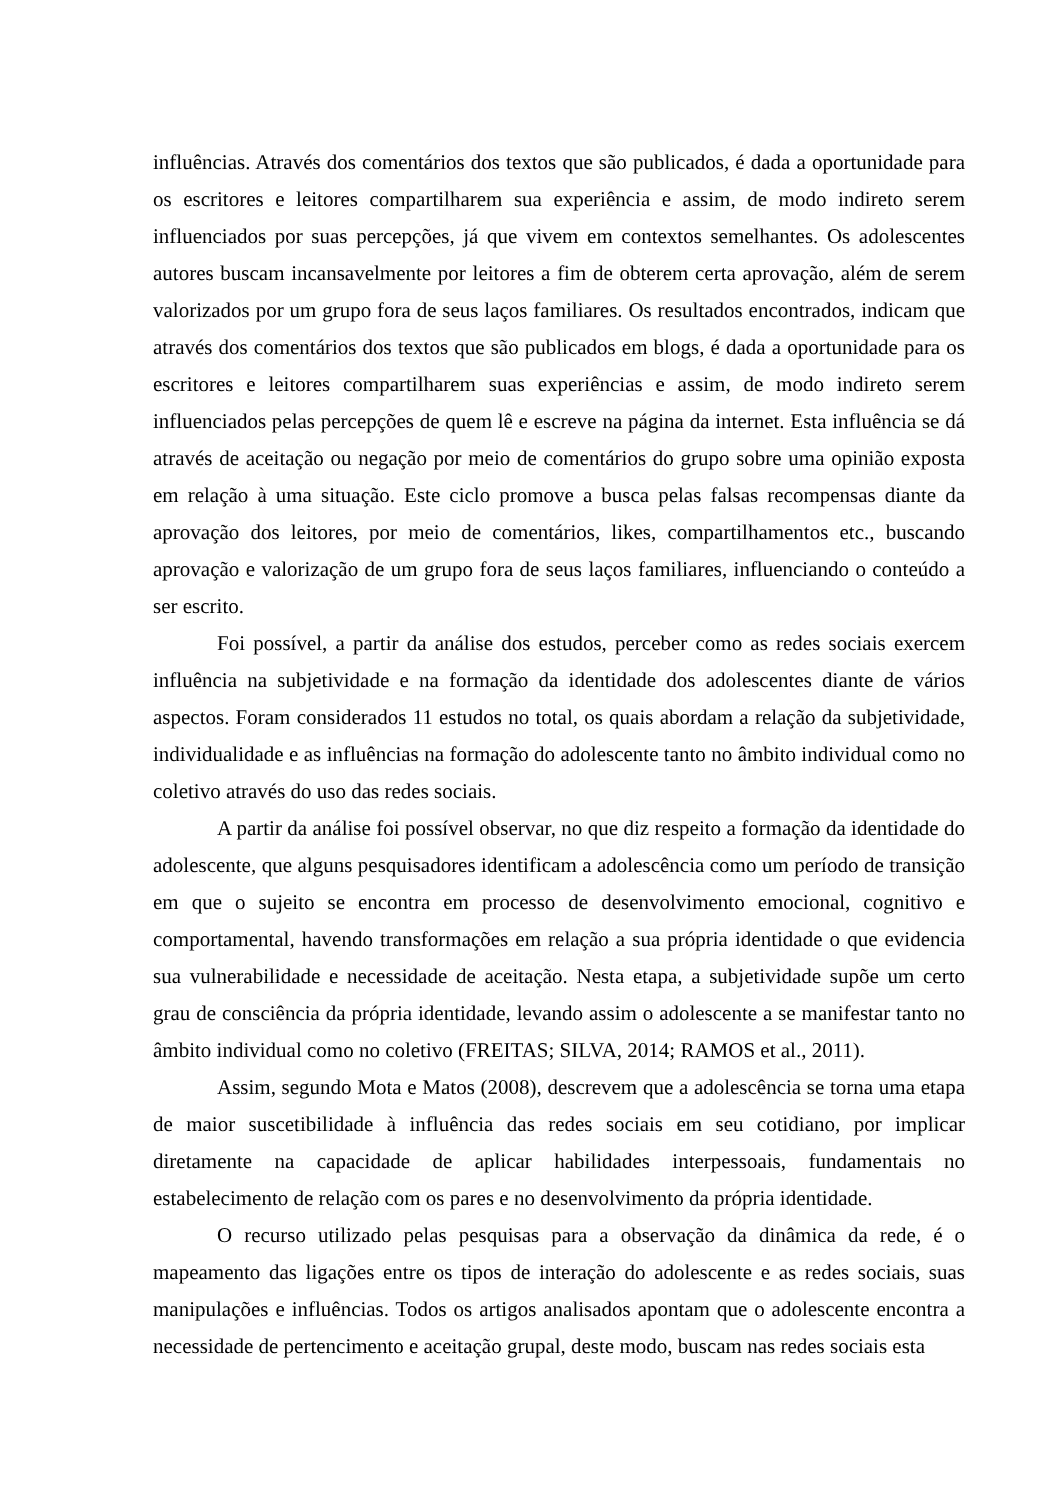influências. Através dos comentários dos textos que são publicados, é dada a oportunidade para os escritores e leitores compartilharem sua experiência e assim, de modo indireto serem influenciados por suas percepções, já que vivem em contextos semelhantes. Os adolescentes autores buscam incansavelmente por leitores a fim de obterem certa aprovação, além de serem valorizados por um grupo fora de seus laços familiares. Os resultados encontrados, indicam que através dos comentários dos textos que são publicados em blogs, é dada a oportunidade para os escritores e leitores compartilharem suas experiências e assim, de modo indireto serem influenciados pelas percepções de quem lê e escreve na página da internet. Esta influência se dá através de aceitação ou negação por meio de comentários do grupo sobre uma opinião exposta em relação à uma situação. Este ciclo promove a busca pelas falsas recompensas diante da aprovação dos leitores, por meio de comentários, likes, compartilhamentos etc., buscando aprovação e valorização de um grupo fora de seus laços familiares, influenciando o conteúdo a ser escrito.
Foi possível, a partir da análise dos estudos, perceber como as redes sociais exercem influência na subjetividade e na formação da identidade dos adolescentes diante de vários aspectos. Foram considerados 11 estudos no total, os quais abordam a relação da subjetividade, individualidade e as influências na formação do adolescente tanto no âmbito individual como no coletivo através do uso das redes sociais.
A partir da análise foi possível observar, no que diz respeito a formação da identidade do adolescente, que alguns pesquisadores identificam a adolescência como um período de transição em que o sujeito se encontra em processo de desenvolvimento emocional, cognitivo e comportamental, havendo transformações em relação a sua própria identidade o que evidencia sua vulnerabilidade e necessidade de aceitação. Nesta etapa, a subjetividade supõe um certo grau de consciência da própria identidade, levando assim o adolescente a se manifestar tanto no âmbito individual como no coletivo (FREITAS; SILVA, 2014; RAMOS et al., 2011).
Assim, segundo Mota e Matos (2008), descrevem que a adolescência se torna uma etapa de maior suscetibilidade à influência das redes sociais em seu cotidiano, por implicar diretamente na capacidade de aplicar habilidades interpessoais, fundamentais no estabelecimento de relação com os pares e no desenvolvimento da própria identidade.
O recurso utilizado pelas pesquisas para a observação da dinâmica da rede, é o mapeamento das ligações entre os tipos de interação do adolescente e as redes sociais, suas manipulações e influências. Todos os artigos analisados apontam que o adolescente encontra a necessidade de pertencimento e aceitação grupal, deste modo, buscam nas redes sociais esta